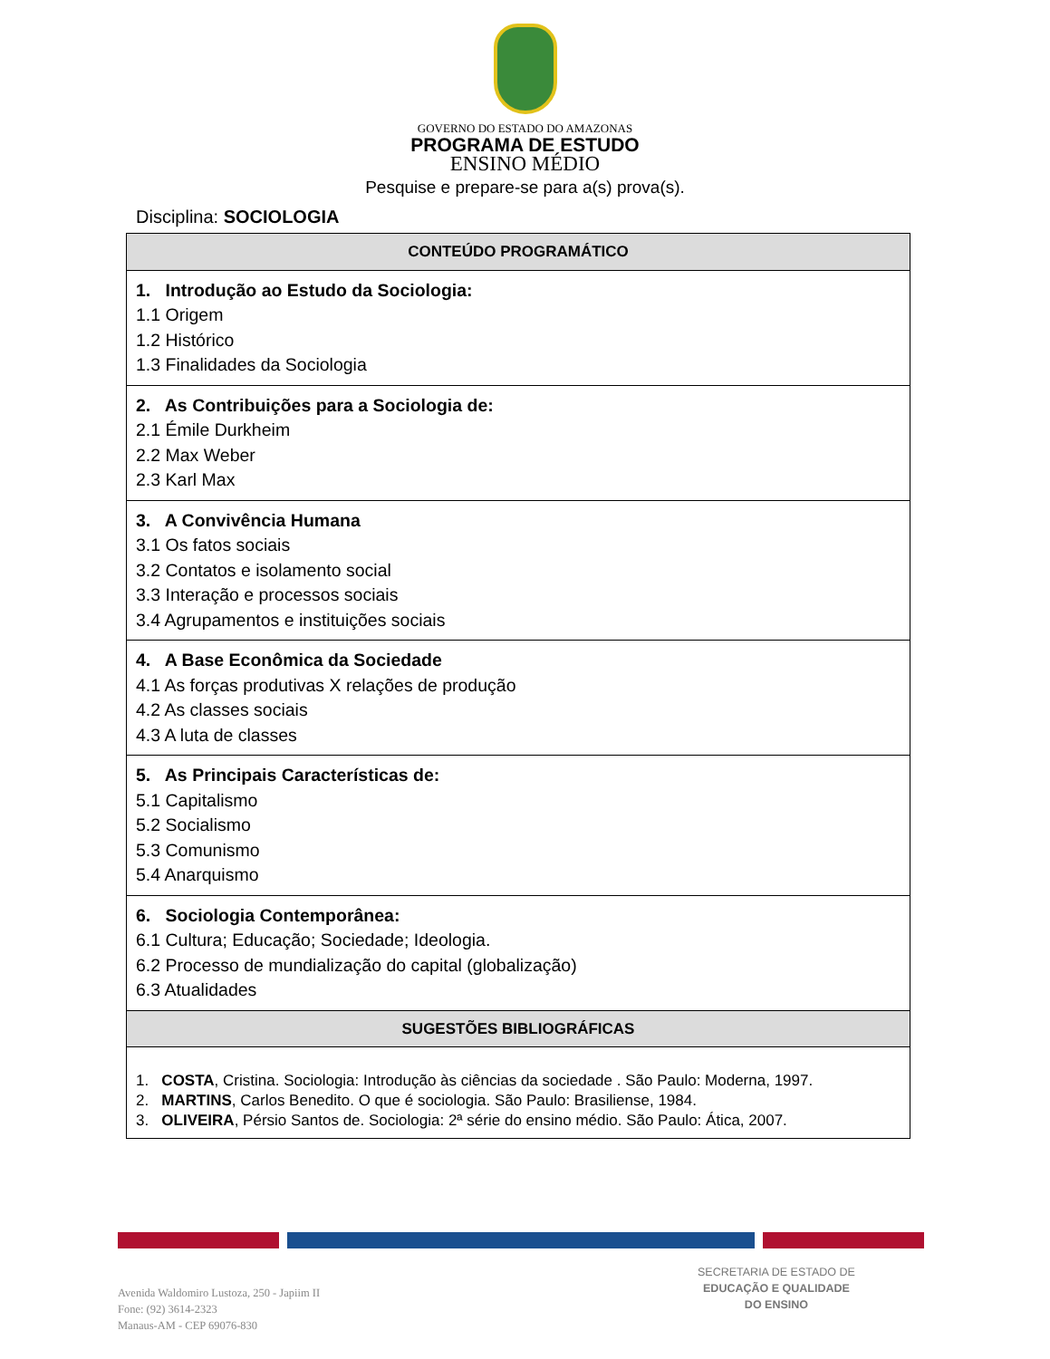GOVERNO DO ESTADO DO AMAZONAS
PROGRAMA DE ESTUDO
ENSINO MÉDIO
Pesquise e prepare-se para a(s) prova(s).
Disciplina: SOCIOLOGIA
| CONTEÚDO PROGRAMÁTICO |
| --- |
| 1. Introdução ao Estudo da Sociologia: 1.1 Origem 1.2 Histórico 1.3 Finalidades da Sociologia |
| 2. As Contribuições para a Sociologia de: 2.1 Émile Durkheim 2.2 Max Weber 2.3 Karl Max |
| 3. A Convivência Humana 3.1 Os fatos sociais 3.2 Contatos e isolamento social 3.3 Interação e processos sociais 3.4 Agrupamentos e instituições sociais |
| 4. A Base Econômica da Sociedade 4.1 As forças produtivas X relações de produção 4.2 As classes sociais 4.3 A luta de classes |
| 5. As Principais Características de: 5.1 Capitalismo 5.2 Socialismo 5.3 Comunismo 5.4 Anarquismo |
| 6. Sociologia Contemporânea: 6.1 Cultura; Educação; Sociedade; Ideologia. 6.2 Processo de mundialização do capital (globalização) 6.3 Atualidades |
| SUGESTÕES BIBLIOGRÁFICAS |
| 1. COSTA , Cristina. Sociologia: Introdução às ciências da sociedade . São Paulo: Moderna, 1997. 2. MARTINS , Carlos Benedito. O que é sociologia. São Paulo: Brasiliense, 1984. 3. OLIVEIRA , Pérsio Santos de. Sociologia: 2ª série do ensino médio. São Paulo: Ática, 2007. |
Avenida Waldomiro Lustoza, 250 - Japiim II
Fone: (92) 3614-2323
Manaus-AM - CEP 69076-830
SECRETARIA DE ESTADO DE
EDUCAÇÃO E QUALIDADE
DO ENSINO